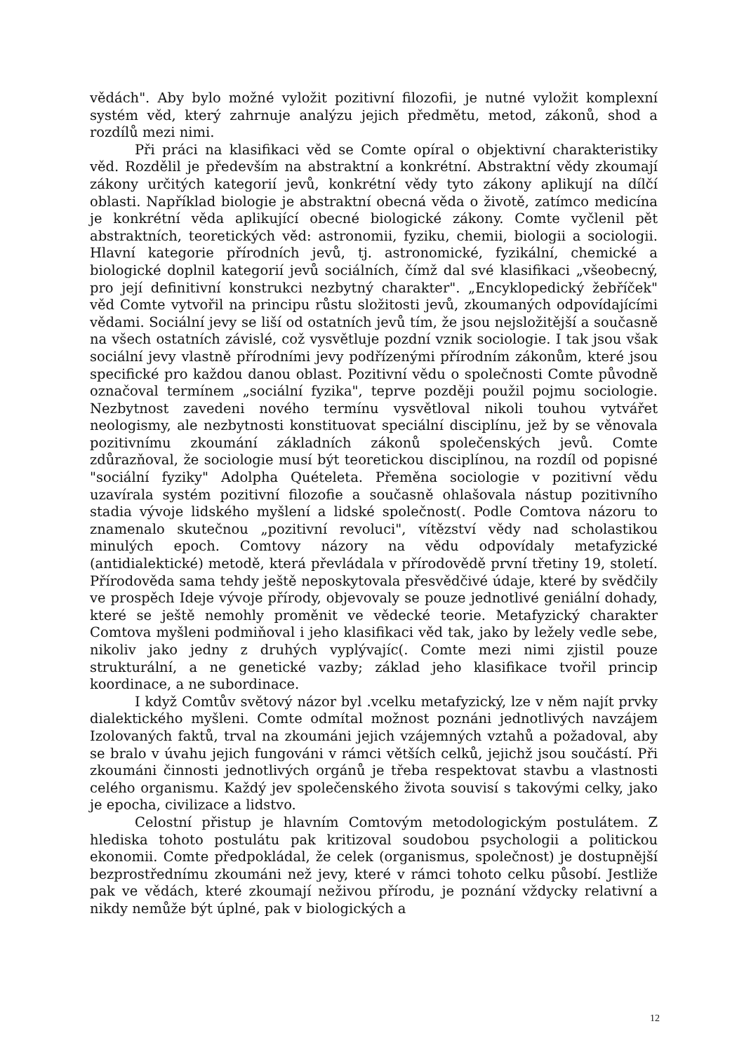vědách". Aby bylo možné vyložit pozitivní filozofii, je nutné vyložit komplexní systém věd, který zahrnuje analýzu jejich předmětu, metod, zákonů, shod a rozdílů mezi nimi.
Při práci na klasifikaci věd se Comte opíral o objektivní charakteristiky věd. Rozdělil je především na abstraktní a konkrétní. Abstraktní vědy zkoumají zákony určitých kategorií jevů, konkrétní vědy tyto zákony aplikují na dílčí oblasti. Například biologie je abstraktní obecná věda o životě, zatímco medicína je konkrétní věda aplikující obecné biologické zákony. Comte vyčlenil pět abstraktních, teoretických věd: astronomii, fyziku, chemii, biologii a sociologii. Hlavní kategorie přírodních jevů, tj. astronomické, fyzikální, chemické a biologické doplnil kategorií jevů sociálních, čímž dal své klasifikaci „všeobecný, pro její definitivní konstrukci nezbytný charakter". „Encyklopedický žebříček" věd Comte vytvořil na principu růstu složitosti jevů, zkoumaných odpovídajícími vědami. Sociální jevy se liší od ostatních jevů tím, že jsou nejsložitější a současně na všech ostatních závislé, což vysvětluje pozdní vznik sociologie. I tak jsou však sociální jevy vlastně přírodními jevy podřízenými přírodním zákonům, které jsou specifické pro každou danou oblast. Pozitivní vědu o společnosti Comte původně označoval termínem „sociální fyzika", teprve později použil pojmu sociologie. Nezbytnost zavedeni nového termínu vysvětloval nikoli touhou vytvářet neologismy, ale nezbytnosti konstituovat speciální disciplínu, jež by se věnovala pozitivnímu zkoumání základních zákonů společenských jevů. Comte zdůrazňoval, že sociologie musí být teoretickou disciplínou, na rozdíl od popisné "sociální fyziky" Adolpha Quételeta. Přeměna sociologie v pozitivní vědu uzavírala systém pozitivní filozofie a současně ohlašovala nástup pozitivního stadia vývoje lidského myšlení a lidské společnost(. Podle Comtova názoru to znamenalo skutečnou „pozitivní revoluci", vítězství vědy nad scholastikou minulých epoch. Comtovy názory na vědu odpovídaly metafyzické (antidialektické) metodě, která převládala v přírodovědě první třetiny 19, století. Přírodověda sama tehdy ještě neposkytovala přesvědčivé údaje, které by svědčily ve prospěch Ideje vývoje přírody, objevovaly se pouze jednotlivé geniální dohady, které se ještě nemohly proměnit ve vědecké teorie. Metafyzický charakter Comtova myšleni podmiňoval i jeho klasifikaci věd tak, jako by ležely vedle sebe, nikoliv jako jedny z druhých vyplývajíc(. Comte mezi nimi zjistil pouze strukturální, a ne genetické vazby; základ jeho klasifikace tvořil princip koordinace, a ne subordinace.
I když Comtův světový názor byl .vcelku metafyzický, lze v něm najít prvky dialektického myšleni. Comte odmítal možnost poznáni jednotlivých navzájem Izolovaných faktů, trval na zkoumáni jejich vzájemných vztahů a požadoval, aby se bralo v úvahu jejich fungováni v rámci větších celků, jejichž jsou součástí. Při zkoumáni činnosti jednotlivých orgánů je třeba respektovat stavbu a vlastnosti celého organismu. Každý jev společenského života souvisí s takovými celky, jako je epocha, civilizace a lidstvo.
Celostní přistup je hlavním Comtovým metodologickým postulátem. Z hlediska tohoto postulátu pak kritizoval soudobou psychologii a politickou ekonomii. Comte předpokládal, že celek (organismus, společnost) je dostupnější bezprostřednímu zkoumáni než jevy, které v rámci tohoto celku působí. Jestliže pak ve vědách, které zkoumají neživou přírodu, je poznání vždycky relativní a nikdy nemůže být úplné, pak v biologických a
12